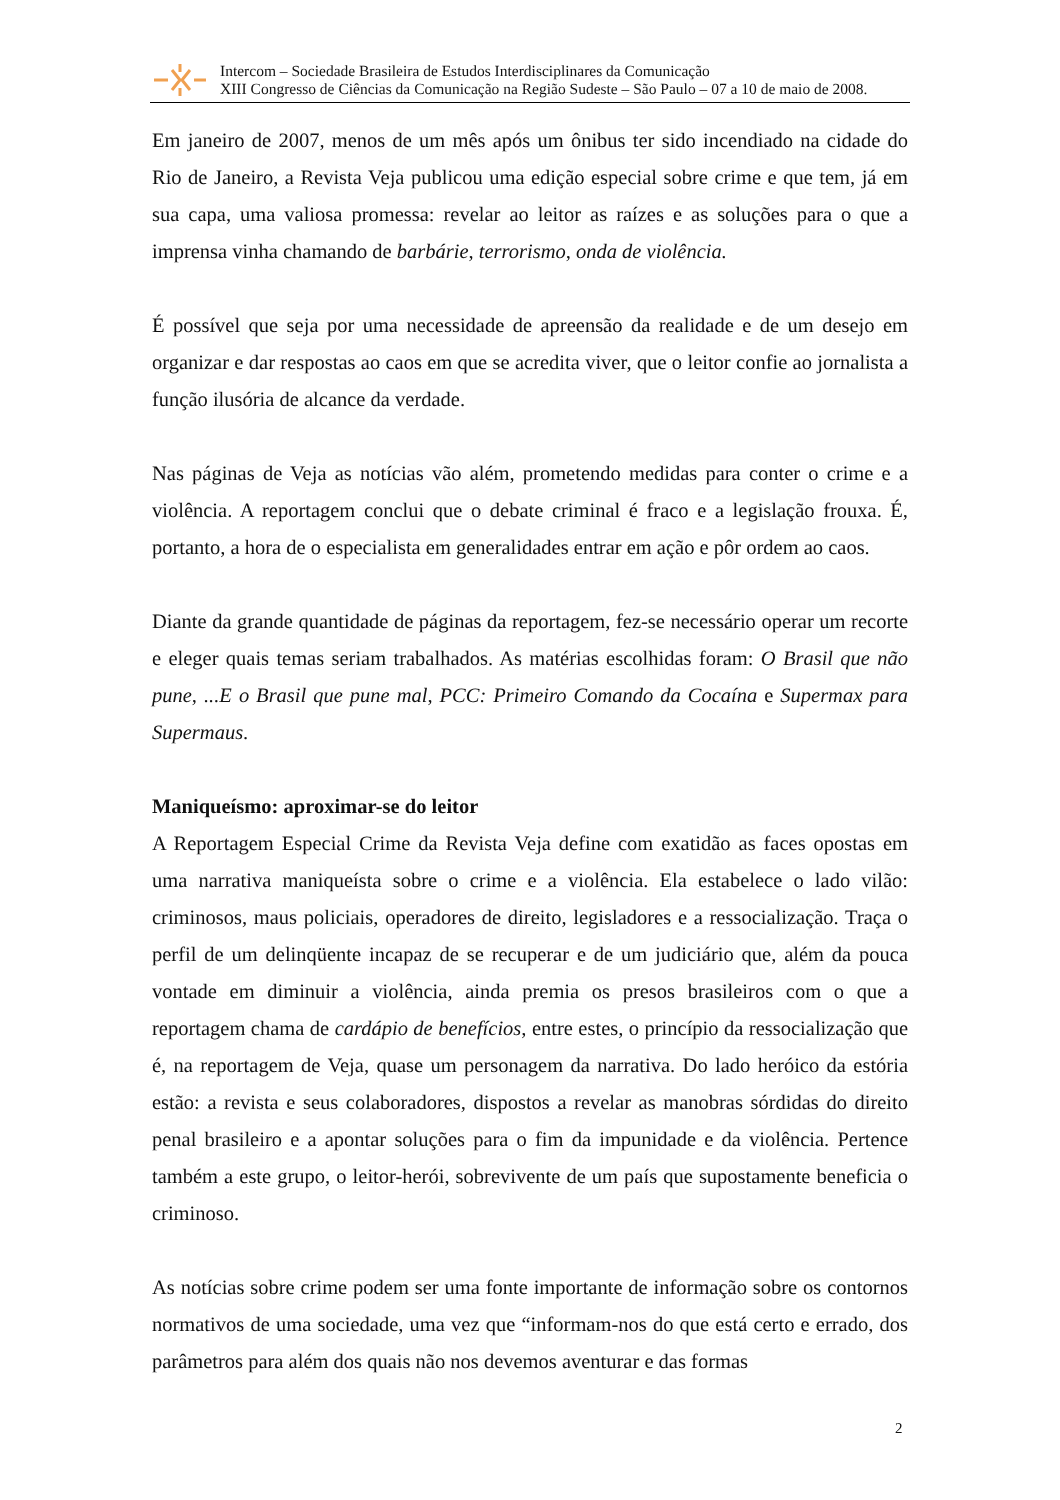Intercom – Sociedade Brasileira de Estudos Interdisciplinares da Comunicação
XIII Congresso de Ciências da Comunicação na Região Sudeste – São Paulo – 07 a 10 de maio de 2008.
Em janeiro de 2007, menos de um mês após um ônibus ter sido incendiado na cidade do Rio de Janeiro, a Revista Veja publicou uma edição especial sobre crime e que tem, já em sua capa, uma valiosa promessa: revelar ao leitor as raízes e as soluções para o que a imprensa vinha chamando de barbárie, terrorismo, onda de violência.
É possível que seja por uma necessidade de apreensão da realidade e de um desejo em organizar e dar respostas ao caos em que se acredita viver, que o leitor confie ao jornalista a função ilusória de alcance da verdade.
Nas páginas de Veja as notícias vão além, prometendo medidas para conter o crime e a violência. A reportagem conclui que o debate criminal é fraco e a legislação frouxa. É, portanto, a hora de o especialista em generalidades entrar em ação e pôr ordem ao caos.
Diante da grande quantidade de páginas da reportagem, fez-se necessário operar um recorte e eleger quais temas seriam trabalhados. As matérias escolhidas foram: O Brasil que não pune, ...E o Brasil que pune mal, PCC: Primeiro Comando da Cocaína e Supermax para Supermaus.
Maniqueísmo: aproximar-se do leitor
A Reportagem Especial Crime da Revista Veja define com exatidão as faces opostas em uma narrativa maniqueísta sobre o crime e a violência. Ela estabelece o lado vilão: criminosos, maus policiais, operadores de direito, legisladores e a ressocialização. Traça o perfil de um delinqüente incapaz de se recuperar e de um judiciário que, além da pouca vontade em diminuir a violência, ainda premia os presos brasileiros com o que a reportagem chama de cardápio de benefícios, entre estes, o princípio da ressocialização que é, na reportagem de Veja, quase um personagem da narrativa. Do lado heróico da estória estão: a revista e seus colaboradores, dispostos a revelar as manobras sórdidas do direito penal brasileiro e a apontar soluções para o fim da impunidade e da violência. Pertence também a este grupo, o leitor-herói, sobrevivente de um país que supostamente beneficia o criminoso.
As notícias sobre crime podem ser uma fonte importante de informação sobre os contornos normativos de uma sociedade, uma vez que “informam-nos do que está certo e errado, dos parâmetros para além dos quais não nos devemos aventurar e das formas
2